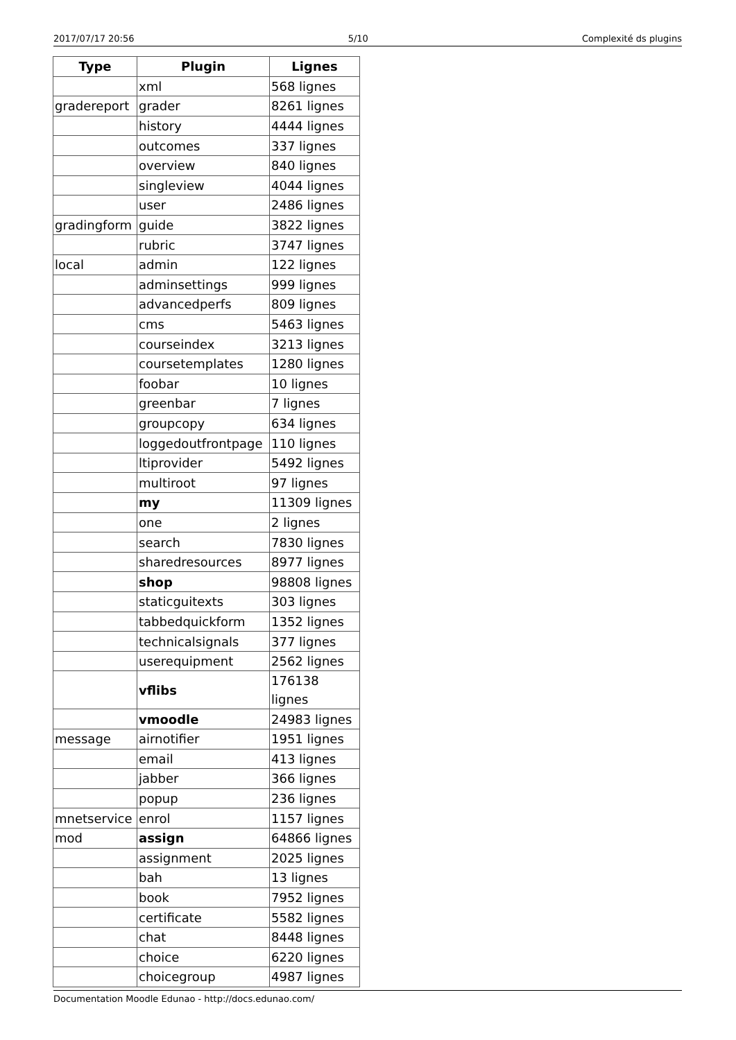2017/07/17 20:56 5/10 Complexité ds plugins
| Type | Plugin | Lignes |
| --- | --- | --- |
| | xml | 568 lignes |
| gradereport | grader | 8261 lignes |
| | history | 4444 lignes |
| | outcomes | 337 lignes |
| | overview | 840 lignes |
| | singleview | 4044 lignes |
| | user | 2486 lignes |
| gradingform | guide | 3822 lignes |
| | rubric | 3747 lignes |
| local | admin | 122 lignes |
| | adminsettings | 999 lignes |
| | advancedperfs | 809 lignes |
| | cms | 5463 lignes |
| | courseindex | 3213 lignes |
| | coursetemplates | 1280 lignes |
| | foobar | 10 lignes |
| | greenbar | 7 lignes |
| | groupcopy | 634 lignes |
| | loggedoutfrontpage | 110 lignes |
| | ltiprovider | 5492 lignes |
| | multiroot | 97 lignes |
| | my | 11309 lignes |
| | one | 2 lignes |
| | search | 7830 lignes |
| | sharedresources | 8977 lignes |
| | shop | 98808 lignes |
| | staticguitexts | 303 lignes |
| | tabbedquickform | 1352 lignes |
| | technicalsignals | 377 lignes |
| | userequipment | 2562 lignes |
| | vflibs | 176138 lignes |
| | vmoodle | 24983 lignes |
| message | airnotifier | 1951 lignes |
| | email | 413 lignes |
| | jabber | 366 lignes |
| | popup | 236 lignes |
| mnetservice | enrol | 1157 lignes |
| mod | assign | 64866 lignes |
| | assignment | 2025 lignes |
| | bah | 13 lignes |
| | book | 7952 lignes |
| | certificate | 5582 lignes |
| | chat | 8448 lignes |
| | choice | 6220 lignes |
| | choicegroup | 4987 lignes |
Documentation Moodle Edunao - http://docs.edunao.com/